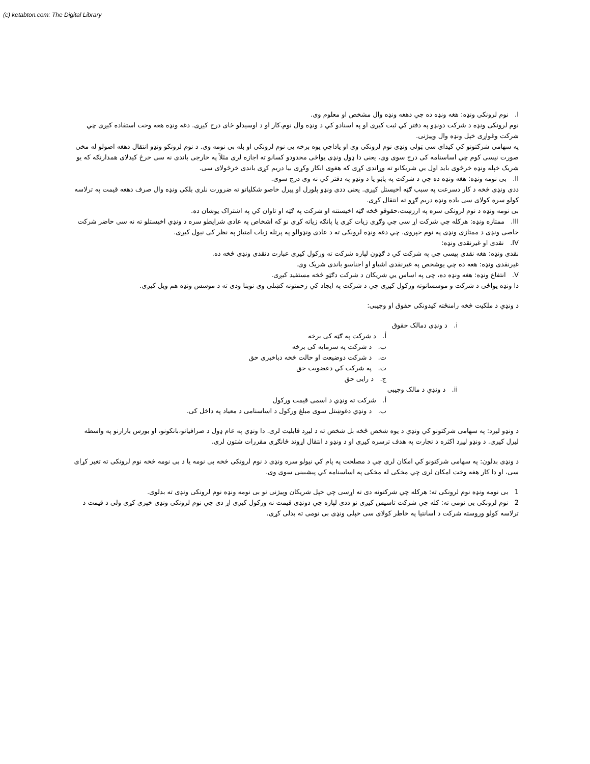(c) ketabton.com: The Digital Library
I. نوم لرونکی ونډه: هغه ونډه ده چي دهغه ونډه وال مشخص او معلوم وی.
نوم لرونکی ونډه د شرکت دونډو په دفتر کي ثبت کیږی او په اسنادو کي د ونډه وال نوم،کار او د اوسیدلو ځای درج کیږی. دغه ونډه هغه وخت استفاده کیږی چي شرکت وغواړی خپل ونډه وال وپیژنی.
په سهامی شرکتونو کي کیدای سی ټولی ونډی نوم لرونکی وی او یاداچي یوه برخه یی نوم لرونکی او بله بی نومه وی. د نوم لرونکو ونډو انتقال دهغه اصولو له مخی صورت نیسی کوم چي اساسنامه کی درج سوی وی، یعنی دا ډول ونډی یواځی محدودو کسانو ته اجازه لری مثلاً په خارجی باندی نه سی خرڅ کیدلای همدارنګه که یو شریک خپله ونډه خرڅوی باید اول یي شریکانو ته وړاندی کړی که هغوی انکار وکړی بیا دریم کړی باندی خرڅولای سی.
II. بی نومه ونډه: هغه ونډه ده چي د شرکت په پاڼو یا د ونډو په دفتر کي نه وی درج سوی.
ددی ونډی څخه د کار دسرعت په سبب ګټه اخیستل کیږی. یعنی ددی ونډو پلورل او پیرل خاصو شکلیاتو ته ضرورت نلری بلکی ونډه وال صرف دهغه قیمت په ترلاسه کولو سره کولای سی یاده ونډه دریم ګړو ته انتقال کړی.
بی نومه ونډه د نوم لرونکی سره په ارزښت،حقوقو څخه ګټه اخیستنه او شرکت په ګټه او تاوان کي په اشتراک یوشان ده.
III. ممتازه ونډه: هرکله چي شرکت اړ سی چي وګړی زیات کړی یا پانګه زیاته کړی نو که اشخاص په عادی شرایطو سره د ونډي اخیستلو ته نه سی حاضر شرکت خاصی ونډی د ممتازی ونډی په نوم خپروی. چي دغه ونډه لرونکی ته د عادی ونډوالو په پرتله زیات امتیاز په نظر کی نیول کیږی.
IV. نقدی او غیرنقدی ونډه:
نقدی ونډه: هغه نقدی پیسی چي په شرکت کي د ګډون لپاره شرکت ته ورکول کیږی عبارت دنقدی ونډی څخه ده.
غیرنقدی ونډه: هغه ده چي یوشخص په غیرنقدی اشیاو او اجناسو باندی شریک وی.
V. انتفاع ونډه: هغه ونډه ده، چی په اساس یي شریکان د شرکت دګټو څخه مستفید کیږی.
دا ونډه یواځی د شرکت و موسسانوته ورکول کیږی چي د شرکت په ایجاد کي زحمتونه کښلی وی نوبنا ودی ته د موسس ونډه هم ویل کیږی.
د ونډي د ملکیت څخه رامنځته کیدونکی حقوق او وجیبی:
i. د ونډی دمالک حقوق
أ. د شرکت په ګټه کی برخه
ب. د شرکت په سرمایه کی برخه
ت. د شرکت دوضیعت او حالت څخه دباخبری حق
ث. په شرکت کي دعضویت حق
ج. د رایی حق
ii. د ونډي د مالک وجیبی
أ. شرکت ته ونډي د اسمی قیمت ورکول
ب. د ونډي دغوښتل سوی مبلغ ورکول د اساسنامی د معیاد په داخل کی.
د ونډو لیږد: په سهامی شرکتونو کي ونډي د یوه شخص څخه بل شخص ته د لیږد قابلیت لری. دا ونډي په عام ډول د صرافیانو،بانکونو، او بورس بازارنو په واسطه لیږل کیږی. د ونډو لیږد اکثره د تجارت په هدف ترسره کیږی او د ونډو د انتقال اړوند ځانګړی مقررات شتون لری.
د ونډی بدلون: په سهامی شرکتونو کي امکان لری چي د مصلحت په پام کي نیولو سره ونډی د نوم لرونکی څخه بی نومه یا د بی نومه څخه نوم لرونکی ته تغیر کړای سی، او دا کار هغه وخت امکان لری چي مخکی له مخکی په اساسنامه کي پیشبینی سوی وی.
1 بی نومه ونډه نوم لرونکی ته: هرکله چي شرکتونه دی ته اړسی چي خپل شریکان وپیژنی نو بی نومه ونډه نوم لرونکی ونډی ته بدلوی.
2 نوم لرونکی بی نومی ته: کله چي شرکت تاسیس کیږی نو ددی لپاره چي دونډی قیمت نه ورکول کیږی اړ دی چي نوم لرونکی ونډی خپری کړی ولی د قیمت د ترلاسه کولو وروسته شرکت د اسانتیا په خاطر کولای سی خپلی ونډی بی نومی ته بدلی کړی.